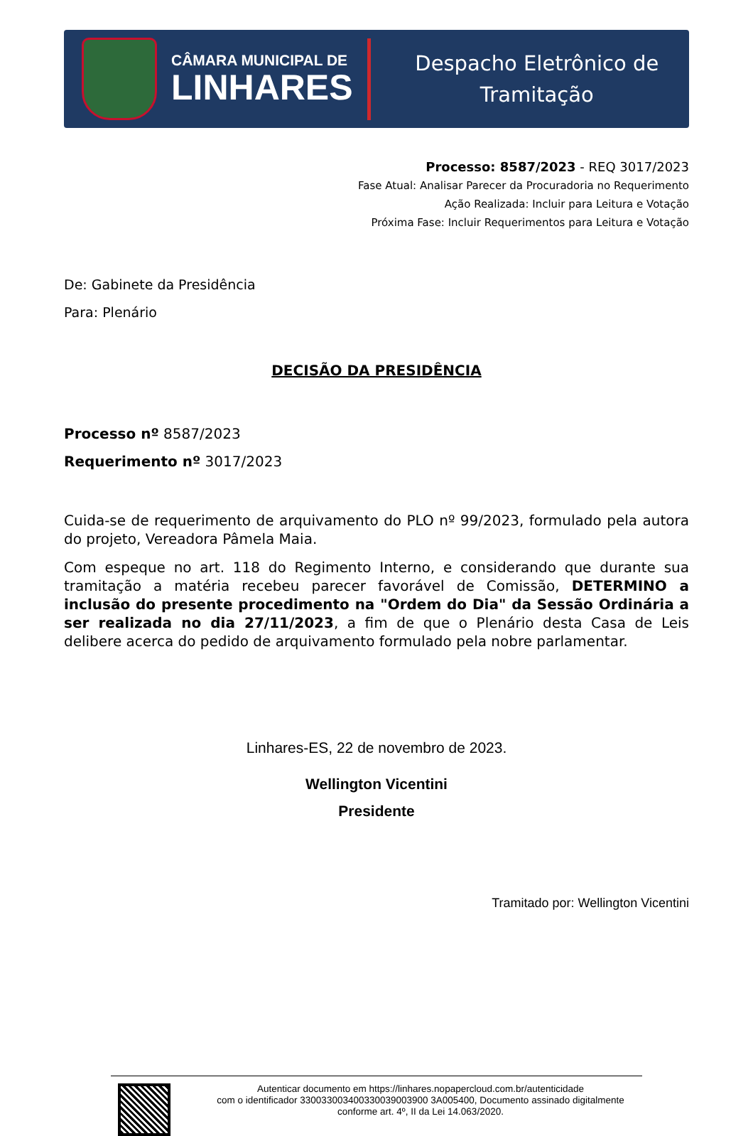CÂMARA MUNICIPAL DE
LINHARES
Despacho Eletrônico de
Tramitação
Processo: 8587/2023 - REQ 3017/2023
Fase Atual: Analisar Parecer da Procuradoria no Requerimento
Ação Realizada: Incluir para Leitura e Votação
Próxima Fase: Incluir Requerimentos para Leitura e Votação
De: Gabinete da Presidência
Para: Plenário
DECISÃO DA PRESIDÊNCIA
Processo nº 8587/2023
Requerimento nº 3017/2023
Cuida-se de requerimento de arquivamento do PLO nº 99/2023, formulado pela autora do projeto, Vereadora Pâmela Maia.
Com espeque no art. 118 do Regimento Interno, e considerando que durante sua tramitação a matéria recebeu parecer favorável de Comissão, DETERMINO a inclusão do presente procedimento na "Ordem do Dia" da Sessão Ordinária a ser realizada no dia 27/11/2023, a fim de que o Plenário desta Casa de Leis delibere acerca do pedido de arquivamento formulado pela nobre parlamentar.
Linhares-ES, 22 de novembro de 2023.
Wellington Vicentini
Presidente
Tramitado por: Wellington Vicentini
Autenticar documento em https://linhares.nopapercloud.com.br/autenticidade
com o identificador 330033003400330039003900 3A005400, Documento assinado digitalmente
conforme art. 4º, II da Lei 14.063/2020.